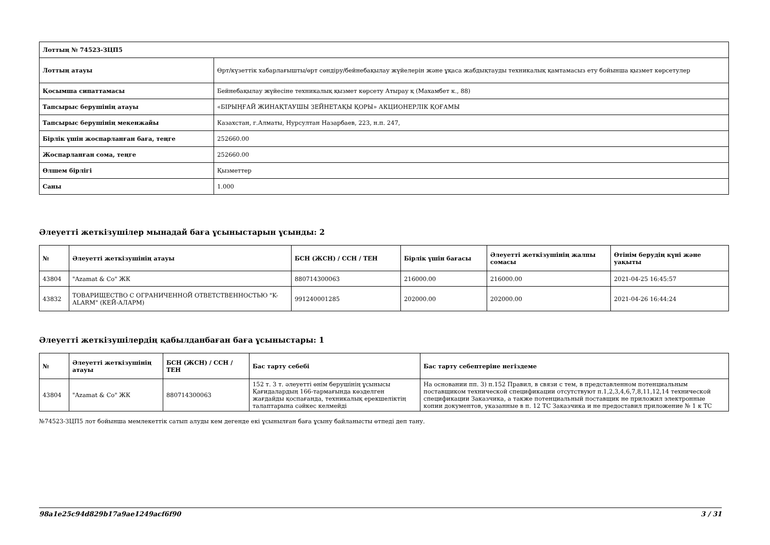| Лоттың № 74523-ЗЦП5 | |
| --- | --- |
| Лоттың атауы | Өрт/күзеттік хабарлағышты/өрт сөндіру/бейнебақылау жүйелерін және ұқаса жабдықтауды техникалық қамтамасыз ету бойынша қызмет көрсетулер |
| Қосымша сипаттамасы | Бейнебақылау жүйесіне техникалық қызмет көрсету Атырау қ (Махамбет к., 88) |
| Тапсырыс берушінің атауы | «БІРЫҢҒАЙ ЖИНАҚТАУШЫ ЗЕЙНЕТАҚЫ ҚОРЫ» АКЦИОНЕРЛІК ҚОҒАМЫ |
| Тапсырыс берушінің мекенжайы | Казахстан, г.Алматы, Нурсултан Назарбаев, 223, н.п. 247, |
| Бірлік үшін жоспарланған баға, теңге | 252660.00 |
| Жоспарланған сома, теңге | 252660.00 |
| Өлшем бірлігі | Қызметтер |
| Саны | 1.000 |
Әлеуетті жеткізушілер мынадай баға ұсыныстарын ұсынды: 2
| № | Әлеуетті жеткізушінің атауы | БСН (ЖСН) / ССН / ТЕН | Бірлік үшін бағасы | Әлеуетті жеткізушінің жалпы сомасы | Өтінім берудің күні және уақыты |
| --- | --- | --- | --- | --- | --- |
| 43804 | "Azamat & Co" ЖК | 880714300063 | 216000.00 | 216000.00 | 2021-04-25 16:45:57 |
| 43832 | ТОВАРИЩЕСТВО С ОГРАНИЧЕННОЙ ОТВЕТСТВЕННОСТЬЮ "K-ALARM" (КЕЙ-АЛАРМ) | 991240001285 | 202000.00 | 202000.00 | 2021-04-26 16:44:24 |
Әлеуетті жеткізушілердің қабылданбаған баға ұсыныстары: 1
| № | Әлеуетті жеткізушінің атауы | БСН (ЖСН) / ССН / ТЕН | Бас тарту себебі | Бас тарту себептеріне негіздеме |
| --- | --- | --- | --- | --- |
| 43804 | "Azamat & Co" ЖК | 880714300063 | 152 т. 3 т. әлеуетті өнім берушінің ұсынысы Қағидалардың 166-тармағында көзделген жағдайды қоспағанда, техникалық ерекшеліктің талаптарына сәйкес келмейді | На основании пп. 3) п.152 Правил, в связи с тем, в представленном потенциальным поставщиком технической спецификации отсутствуют п.1,2,3,4,6,7,8,11,12,14 технической спецификации Заказчика, а также потенциальный поставщик не приложил электронные копии документов, указанные в п. 12 ТС Заказчика и не предоставил приложение № 1 к ТС |
№74523-ЗЦП5 лот бойынша мемлекеттік сатып алуды кем дегенде екі ұсынылған баға ұсыну байланысты өтпеді деп тану.
98a1e25c94d829b17a9ae1249acf6f90 3 / 31